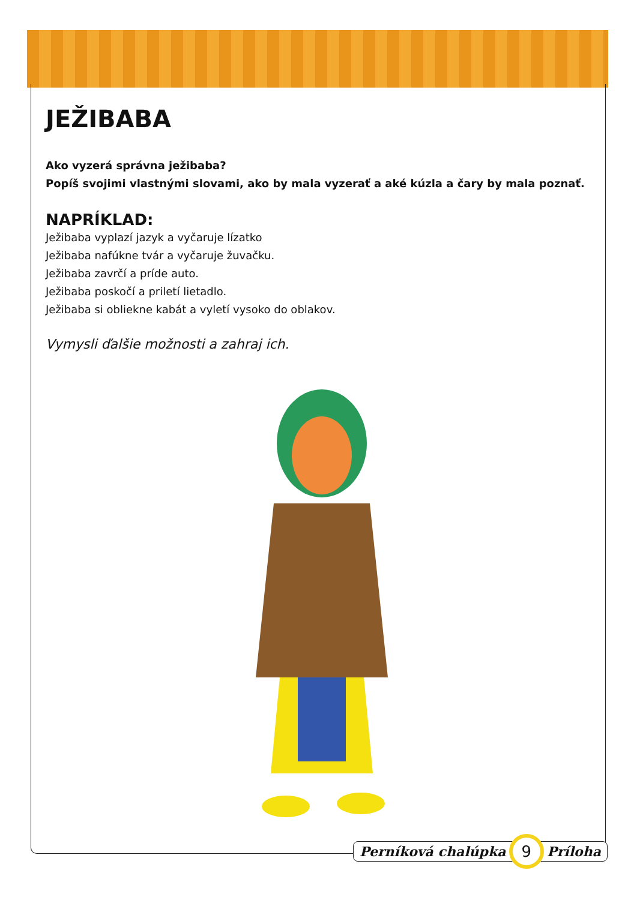JEŽIBABA
Ako vyzerá správna ježibaba?
Popíš svojimi vlastnými slovami, ako by mala vyzerať a aké kúzla a čary by mala poznať.
NAPRÍKLAD:
Ježibaba vyplazí jazyk a vyčaruje lízatko
Ježibaba nafúkne tvár a vyčaruje žuvačku.
Ježibaba zavrčí a príde auto.
Ježibaba poskočí a priletí lietadlo.
Ježibaba si obliekne kabát a vyletí vysoko do oblakov.
Vymysli ďalšie možnosti a zahraj ich.
Perníková chalúpka 9 Príloha